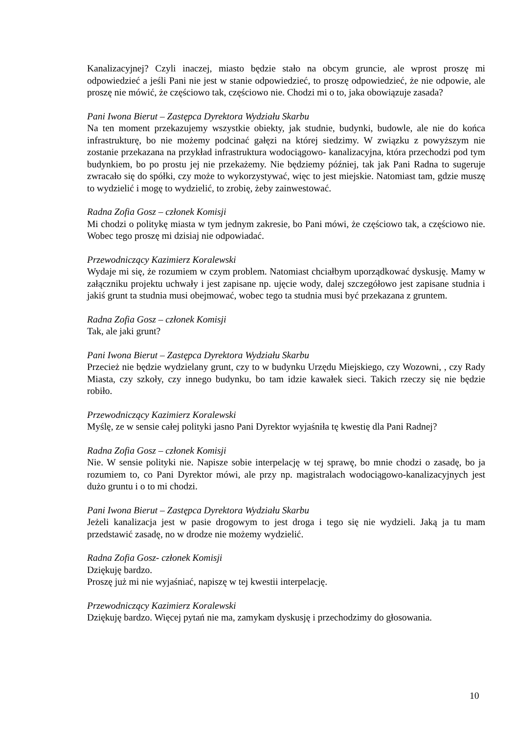Kanalizacyjnej? Czyli inaczej, miasto będzie stało na obcym gruncie, ale wprost proszę mi odpowiedzieć a jeśli Pani nie jest w stanie odpowiedzieć, to proszę odpowiedzieć, że nie odpowie, ale proszę nie mówić, że częściowo tak, częściowo nie. Chodzi mi o to, jaka obowiązuje zasada?
Pani Iwona Bierut – Zastępca Dyrektora Wydziału Skarbu
Na ten moment przekazujemy wszystkie obiekty, jak studnie, budynki, budowle, ale nie do końca infrastrukturę, bo nie możemy podcinać gałęzi na której siedzimy. W związku z powyższym nie zostanie przekazana na przykład infrastruktura wodociągowo- kanalizacyjna, która przechodzi pod tym budynkiem, bo po prostu jej nie przekażemy. Nie będziemy później, tak jak Pani Radna to sugeruje zwracało się do spółki, czy może to wykorzystywać, więc to jest miejskie. Natomiast tam, gdzie muszę to wydzielić i mogę to wydzielić, to zrobię, żeby zainwestować.
Radna Zofia Gosz – członek Komisji
Mi chodzi o politykę miasta w tym jednym zakresie, bo Pani mówi, że częściowo tak, a częściowo nie. Wobec tego proszę mi dzisiaj nie odpowiadać.
Przewodniczący Kazimierz Koralewski
Wydaje mi się, że rozumiem w czym problem. Natomiast chciałbym uporządkować dyskusję. Mamy w załączniku projektu uchwały i jest zapisane np. ujęcie wody, dalej szczegółowo jest zapisane studnia i jakiś grunt ta studnia musi obejmować, wobec tego ta studnia musi być przekazana z gruntem.
Radna Zofia Gosz – członek Komisji
Tak, ale jaki grunt?
Pani Iwona Bierut – Zastępca Dyrektora Wydziału Skarbu
Przecież nie będzie wydzielany grunt, czy to w budynku Urzędu Miejskiego, czy Wozowni, , czy Rady Miasta, czy szkoły, czy innego budynku, bo tam idzie kawałek sieci. Takich rzeczy się nie będzie robiło.
Przewodniczący Kazimierz Koralewski
Myślę, ze w sensie całej polityki jasno Pani Dyrektor wyjaśniła tę kwestię dla Pani Radnej?
Radna Zofia Gosz – członek Komisji
Nie. W sensie polityki nie. Napisze sobie interpelację w tej sprawę, bo mnie chodzi o zasadę, bo ja rozumiem to, co Pani Dyrektor mówi, ale przy np. magistralach wodociągowo-kanalizacyjnych jest dużo gruntu i o to mi chodzi.
Pani Iwona Bierut – Zastępca Dyrektora Wydziału Skarbu
Jeżeli kanalizacja jest w pasie drogowym to jest droga i tego się nie wydzieli. Jaką ja tu mam przedstawić zasadę, no w drodze nie możemy wydzielić.
Radna Zofia Gosz- członek Komisji
Dziękuję bardzo.
Proszę już mi nie wyjaśniać, napiszę w tej kwestii interpelację.
Przewodniczący Kazimierz Koralewski
Dziękuję bardzo. Więcej pytań nie ma, zamykam dyskusję i przechodzimy do głosowania.
10